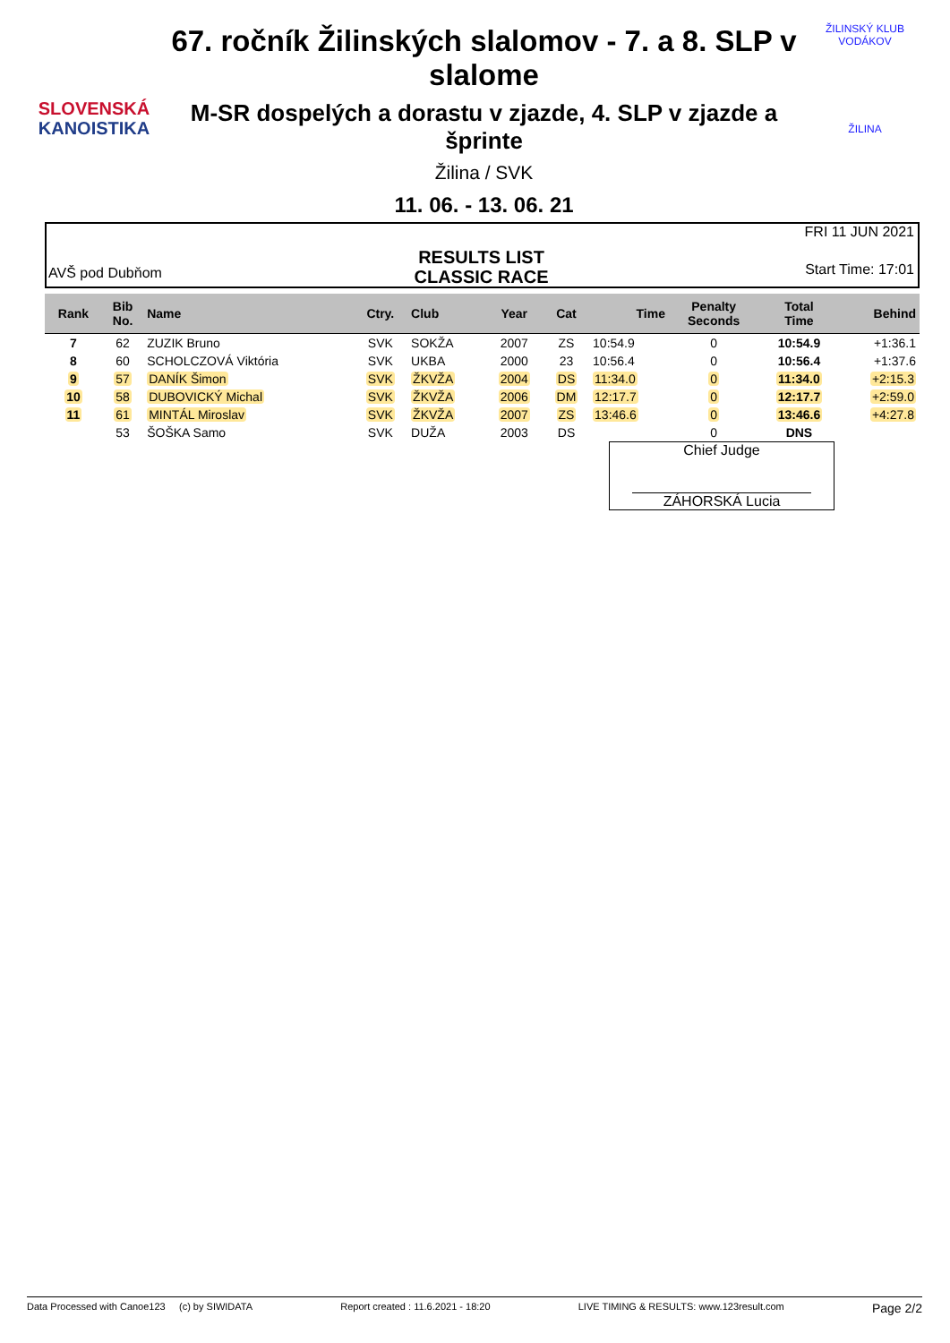SLOVENSKÁ
KANOISTIKA
67. ročník Žilinských slalomov - 7. a 8. SLP v slalome
M-SR dospelých a dorastu v zjazde, 4. SLP v zjazde a šprinte
Žilina / SVK
11. 06. - 13. 06. 21
ŽILINSKÝ KLUB VODÁKOV
ŽILINA
AVŠ pod Dubňom
RESULTS LIST
CLASSIC RACE
FRI 11 JUN 2021
Start Time: 17:01
| Rank | Bib No. | Name | Ctry. | Club | Year | Cat | Time | Penalty Seconds | Total Time | Behind |
| --- | --- | --- | --- | --- | --- | --- | --- | --- | --- | --- |
| 7 | 62 | ZUZIK Bruno | SVK | SOKŽA | 2007 | ZS | 10:54.9 | 0 | 10:54.9 | +1:36.1 |
| 8 | 60 | SCHOLCZOVÁ Viktória | SVK | UKBA | 2000 | 23 | 10:56.4 | 0 | 10:56.4 | +1:37.6 |
| 9 | 57 | DANÍK Šimon | SVK | ŽKVŽA | 2004 | DS | 11:34.0 | 0 | 11:34.0 | +2:15.3 |
| 10 | 58 | DUBOVICKÝ Michal | SVK | ŽKVŽA | 2006 | DM | 12:17.7 | 0 | 12:17.7 | +2:59.0 |
| 11 | 61 | MINTÁL Miroslav | SVK | ŽKVŽA | 2007 | ZS | 13:46.6 | 0 | 13:46.6 | +4:27.8 |
| | 53 | ŠOŠKA Samo | SVK | DUŽA | 2003 | DS | | 0 | DNS | |
Chief Judge
ZÁHORSKÁ Lucia
Data Processed with Canoe123 (c) by SIWIDATA Report created : 11.6.2021 - 18:20 LIVE TIMING & RESULTS: www.123result.com Page 2/2